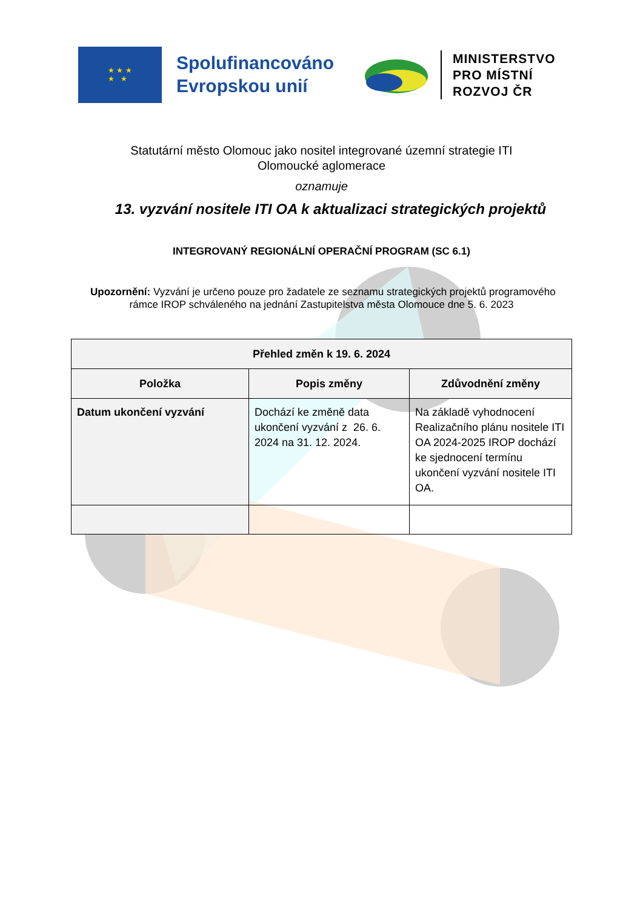★ ★ ★
★ ★
Spolufinancováno
Evropskou unií
MINISTERSTVO
PRO MÍSTNÍ
ROZVOJ ČR
Statutární město Olomouc jako nositel integrované územní strategie ITI
Olomoucké aglomerace
oznamuje
13. vyzvání nositele ITI OA k aktualizaci strategických projektů
INTEGROVANÝ REGIONÁLNÍ OPERAČNÍ PROGRAM (SC 6.1)
Upozornění: Vyzvání je určeno pouze pro žadatele ze seznamu strategických projektů programového
rámce IROP schváleného na jednání Zastupitelstva města Olomouce dne 5. 6. 2023
| Přehled změn k 19. 6. 2024 | | |
| --- | --- | --- |
| Položka | Popis změny | Zdůvodnění změny |
| Datum ukončení vyzvání | Dochází ke změně data ukončení vyzvání z 26. 6. 2024 na 31. 12. 2024. | Na základě vyhodnocení Realizačního plánu nositele ITI OA 2024-2025 IROP dochází ke sjednocení termínu ukončení vyzvání nositele ITI OA. |